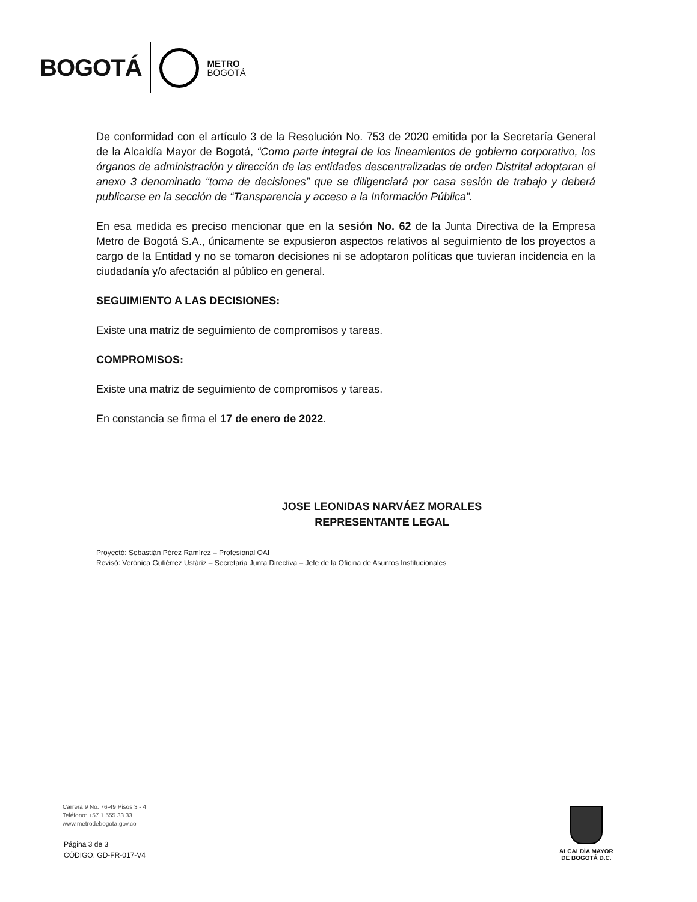BOGOTÁ METRO
BOGOTÁ
De conformidad con el artículo 3 de la Resolución No. 753 de 2020 emitida por la Secretaría General de la Alcaldía Mayor de Bogotá, “Como parte integral de los lineamientos de gobierno corporativo, los órganos de administración y dirección de las entidades descentralizadas de orden Distrital adoptaran el anexo 3 denominado “toma de decisiones” que se diligenciará por casa sesión de trabajo y deberá publicarse en la sección de “Transparencia y acceso a la Información Pública”.
En esa medida es preciso mencionar que en la sesión No. 62 de la Junta Directiva de la Empresa Metro de Bogotá S.A., únicamente se expusieron aspectos relativos al seguimiento de los proyectos a cargo de la Entidad y no se tomaron decisiones ni se adoptaron políticas que tuvieran incidencia en la ciudadanía y/o afectación al público en general.
SEGUIMIENTO A LAS DECISIONES:
Existe una matriz de seguimiento de compromisos y tareas.
COMPROMISOS:
Existe una matriz de seguimiento de compromisos y tareas.
En constancia se firma el 17 de enero de 2022.
JOSE LEONIDAS NARVÁEZ MORALES
REPRESENTANTE LEGAL
Proyectó: Sebastián Pérez Ramírez – Profesional OAI
Revisó: Verónica Gutiérrez Ustáriz – Secretaria Junta Directiva – Jefe de la Oficina de Asuntos Institucionales
Carrera 9 No. 76-49 Pisos 3 - 4
Teléfono: +57 1 555 33 33
www.metrodebogota.gov.co
Página 3 de 3
CÓDIGO: GD-FR-017-V4
ALCALDÍA MAYOR
DE BOGOTÁ D.C.